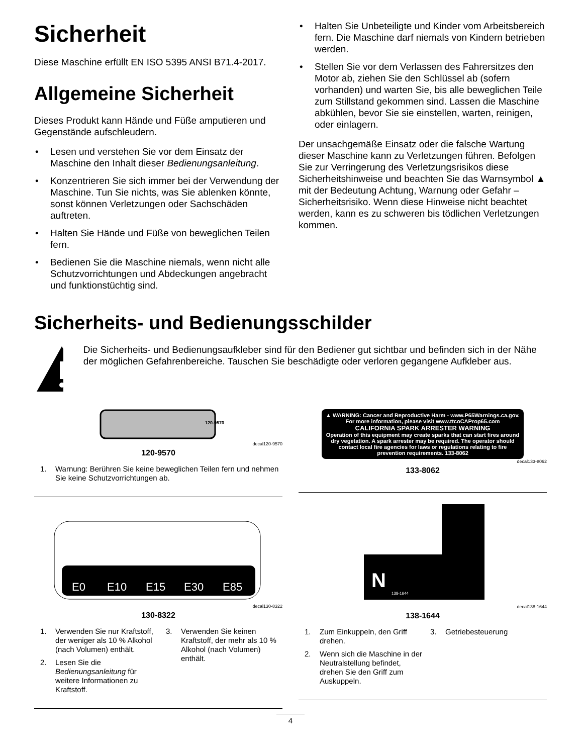Sicherheit
Diese Maschine erfüllt EN ISO 5395 ANSI B71.4-2017.
Allgemeine Sicherheit
Dieses Produkt kann Hände und Füße amputieren und Gegenstände aufschleudern.
• Lesen und verstehen Sie vor dem Einsatz der Maschine den Inhalt dieser Bedienungsanleitung.
• Konzentrieren Sie sich immer bei der Verwendung der Maschine. Tun Sie nichts, was Sie ablenken könnte, sonst können Verletzungen oder Sachschäden auftreten.
• Halten Sie Hände und Füße von beweglichen Teilen fern.
• Bedienen Sie die Maschine niemals, wenn nicht alle Schutzvorrichtungen und Abdeckungen angebracht und funktionstüchtig sind.
• Halten Sie Unbeteiligte und Kinder vom Arbeitsbereich fern. Die Maschine darf niemals von Kindern betrieben werden.
• Stellen Sie vor dem Verlassen des Fahrersitzes den Motor ab, ziehen Sie den Schlüssel ab (sofern vorhanden) und warten Sie, bis alle beweglichen Teile zum Stillstand gekommen sind. Lassen die Maschine abkühlen, bevor Sie sie einstellen, warten, reinigen, oder einlagern.
Der unsachgemäße Einsatz oder die falsche Wartung dieser Maschine kann zu Verletzungen führen. Befolgen Sie zur Verringerung des Verletzungsrisikos diese Sicherheitshinweise und beachten Sie das Warnsymbol ▲ mit der Bedeutung Achtung, Warnung oder Gefahr – Sicherheitsrisiko. Wenn diese Hinweise nicht beachtet werden, kann es zu schweren bis tödlichen Verletzungen kommen.
Sicherheits- und Bedienungsschilder
Die Sicherheits- und Bedienungsaufkleber sind für den Bediener gut sichtbar und befinden sich in der Nähe der möglichen Gefahrenbereiche. Tauschen Sie beschädigte oder verloren gegangene Aufkleber aus.
120-9570
decal120-9570
120-9570
1. Warnung: Berühren Sie keine beweglichen Teilen fern und nehmen Sie keine Schutzvorrichtungen ab.
E0
E10
E15
E30
E85
decal130-8322
130-8322
1. Verwenden Sie nur Kraftstoff, der weniger als 10 % Alkohol (nach Volumen) enthält.
2. Lesen Sie die Bedienungsanleitung für weitere Informationen zu Kraftstoff.
3. Verwenden Sie keinen Kraftstoff, der mehr als 10 % Alkohol (nach Volumen) enthält.
▲ WARNING: Cancer and Reproductive Harm - www.P65Warnings.ca.gov.
For more information, please visit www.ttcoCAProp65.com
CALIFORNIA SPARK ARRESTER WARNING
Operation of this equipment may create sparks that can start fires around dry vegetation. A spark arrester may be required. The operator should contact local fire agencies for laws or regulations relating to fire prevention requirements. 133-8062
decal133-8062
133-8062
N
138-1644
decal138-1644
138-1644
1. Zum Einkuppeln, den Griff drehen.
2. Wenn sich die Maschine in der Neutralstellung befindet, drehen Sie den Griff zum Auskuppeln.
3. Getriebesteuerung
4